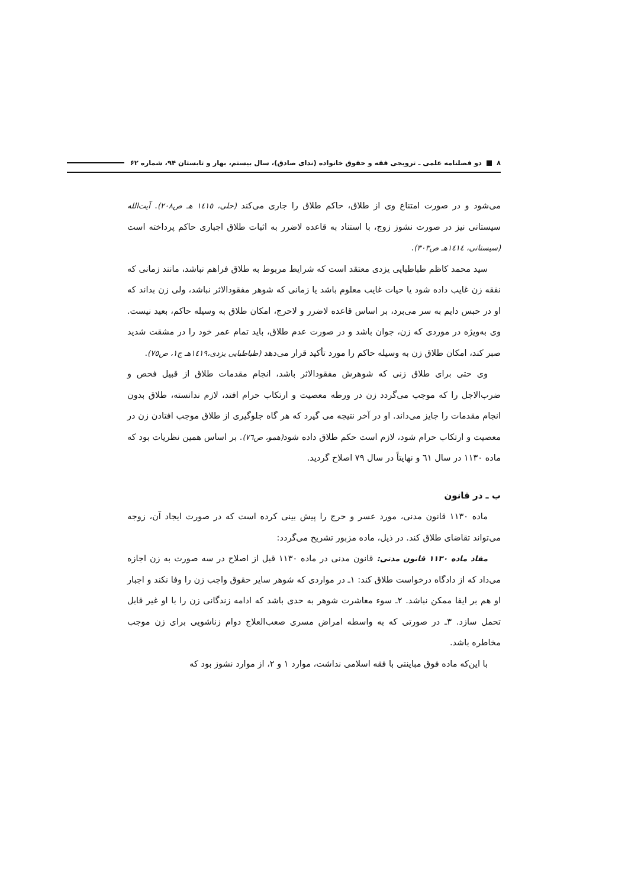۸ دو فصلنامه علمی ـ ترویجی فقه و حقوق خانواده (ندای صادق)، سال بیستم، بهار و تابستان ۹۴، شماره ۶۲
می‌شود و در صورت امتناع وی از طلاق، حاکم طلاق را جاری می‌کند (حلی، ۱٤۱٥ هـ ص۲۰۸). آیت‌الله سیستانی نیز در صورت نشوز زوج، با استناد به قاعده لاضرر به اثبات طلاق اجباری حاکم پرداخته است (سیستانی، ۱٤۱٤هـ ص۳۰۳).
سید محمد کاظم طباطبایی یزدی معتقد است که شرایط مربوط به طلاق فراهم نباشد، مانند زمانی که نفقه زن غایب داده شود یا حیات غایب معلوم باشد یا زمانی که شوهر مفقودالاثر نباشد، ولی زن بداند که او در حبس دایم به سر می‌برد، بر اساس قاعده لاضرر و لاحرج، امکان طلاق به وسیله حاکم، بعید نیست. وی به‌ویژه در موردی که زن، جوان باشد و در صورت عدم طلاق، باید تمام عمر خود را در مشقت شدید صبر کند، امکان طلاق زن به وسیله حاکم را مورد تأکید قرار می‌دهد (طباطبایی یزدی،۱٤۱۹هـ ج۱، ص۷٥).
وی حتی برای طلاق زنی که شوهرش مفقودالاثر باشد، انجام مقدمات طلاق از قبیل فحص و ضرب‌الاجل را که موجب می‌گردد زن در ورطه معصیت و ارتکاب حرام افتد، لازم ندانسته، طلاق بدون انجام مقدمات را جایز می‌داند. او در آخر نتیجه می گیرد که هر گاه جلوگیری از طلاق موجب افتادن زن در معصیت و ارتکاب حرام شود، لازم است حکم طلاق داده شود(همو، ص۷٦). بر اساس همین نظریات بود که ماده ۱۱۳۰ در سال ٦۱ و نهایتاً در سال ۷۹ اصلاح گردید.
ب ـ در قانون
ماده ۱۱۳۰ قانون مدنی، مورد عسر و حرج را پیش بینی کرده است که در صورت ایجاد آن، زوجه می‌تواند تقاضای طلاق کند. در ذیل، ماده مزبور تشریح می‌گردد:
مفاد ماده ۱۱۳۰ قانون مدنی: قانون مدنی در ماده ۱۱۳۰ قبل از اصلاح در سه صورت به زن اجازه می‌داد که از دادگاه درخواست طلاق کند: ۱ـ در مواردی که شوهر سایر حقوق واجب زن را وفا نکند و اجبار او هم بر ایفا ممکن نباشد. ۲ـ سوء معاشرت شوهر به حدی باشد که ادامه زندگانی زن را با او غیر قابل تحمل سازد. ۳ـ در صورتی که به واسطه امراض مسری صعب‌العلاج دوام زناشویی برای زن موجب مخاطره باشد.
با این‌که ماده فوق مباینتی با فقه اسلامی نداشت، موارد ۱ و ۲، از موارد نشوز بود که